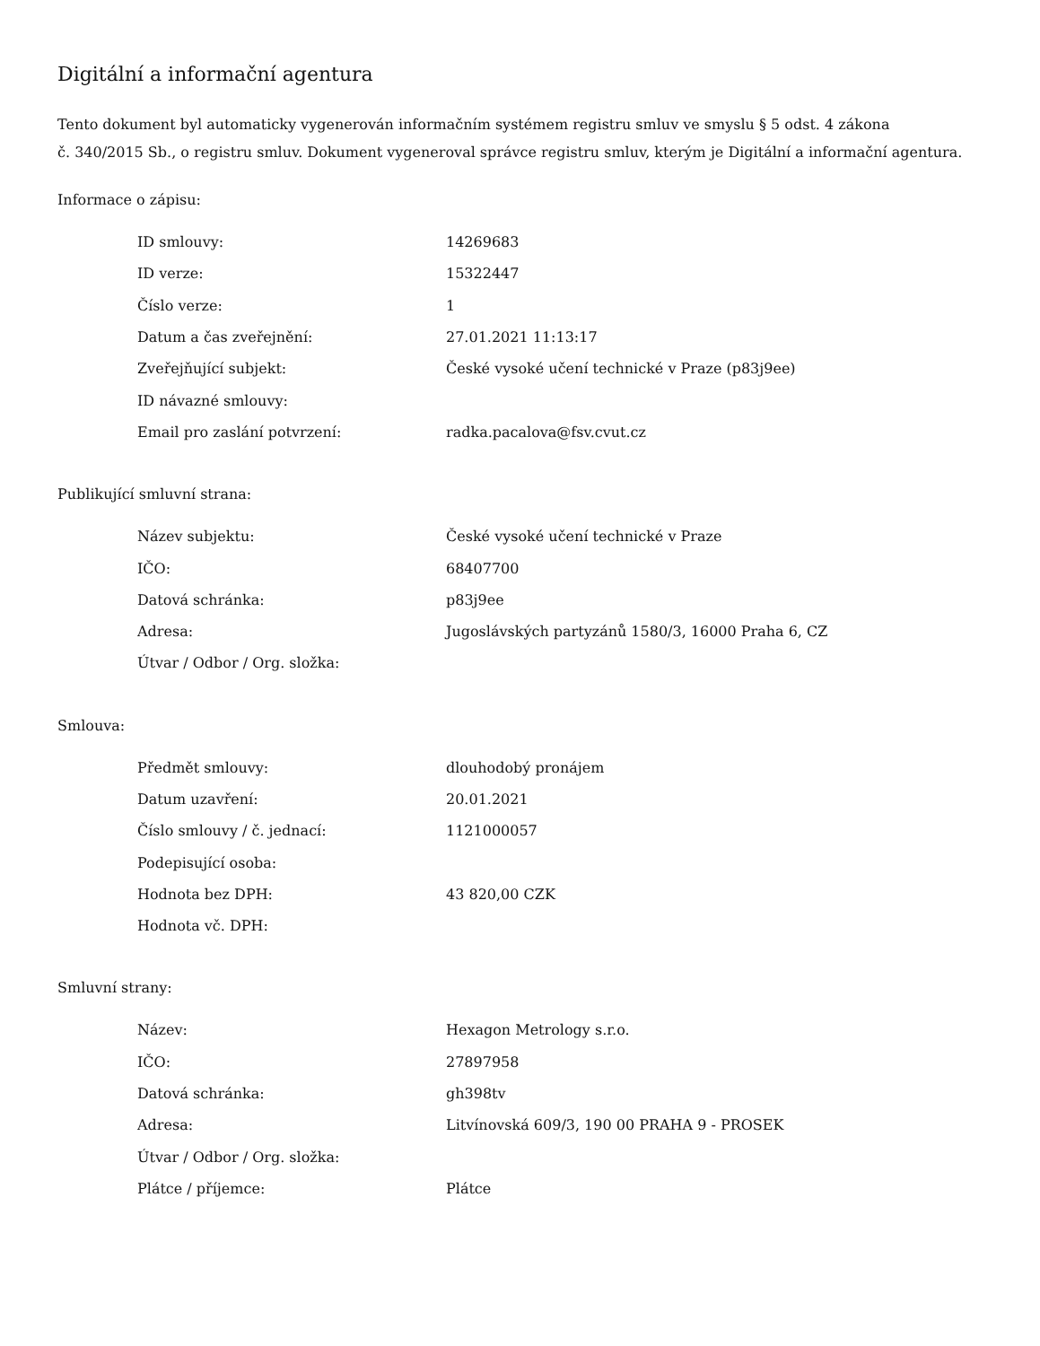Digitální a informační agentura
Tento dokument byl automaticky vygenerován informačním systémem registru smluv ve smyslu § 5 odst. 4 zákona
č. 340/2015 Sb., o registru smluv. Dokument vygeneroval správce registru smluv, kterým je Digitální a informační agentura.
Informace o zápisu:
| ID smlouvy: | 14269683 |
| ID verze: | 15322447 |
| Číslo verze: | 1 |
| Datum a čas zveřejnění: | 27.01.2021 11:13:17 |
| Zveřejňující subjekt: | České vysoké učení technické v Praze (p83j9ee) |
| ID návazné smlouvy: | |
| Email pro zaslání potvrzení: | radka.pacalova@fsv.cvut.cz |
Publikující smluvní strana:
| Název subjektu: | České vysoké učení technické v Praze |
| IČO: | 68407700 |
| Datová schránka: | p83j9ee |
| Adresa: | Jugoslávských partyzánů 1580/3, 16000 Praha 6, CZ |
| Útvar / Odbor / Org. složka: | |
Smlouva:
| Předmět smlouvy: | dlouhodobý pronájem |
| Datum uzavření: | 20.01.2021 |
| Číslo smlouvy / č. jednací: | 1121000057 |
| Podepisující osoba: | |
| Hodnota bez DPH: | 43 820,00 CZK |
| Hodnota vč. DPH: | |
Smluvní strany:
| Název: | Hexagon Metrology s.r.o. |
| IČO: | 27897958 |
| Datová schránka: | gh398tv |
| Adresa: | Litvínovská 609/3, 190 00 PRAHA 9 - PROSEK |
| Útvar / Odbor / Org. složka: | |
| Plátce / příjemce: | Plátce |